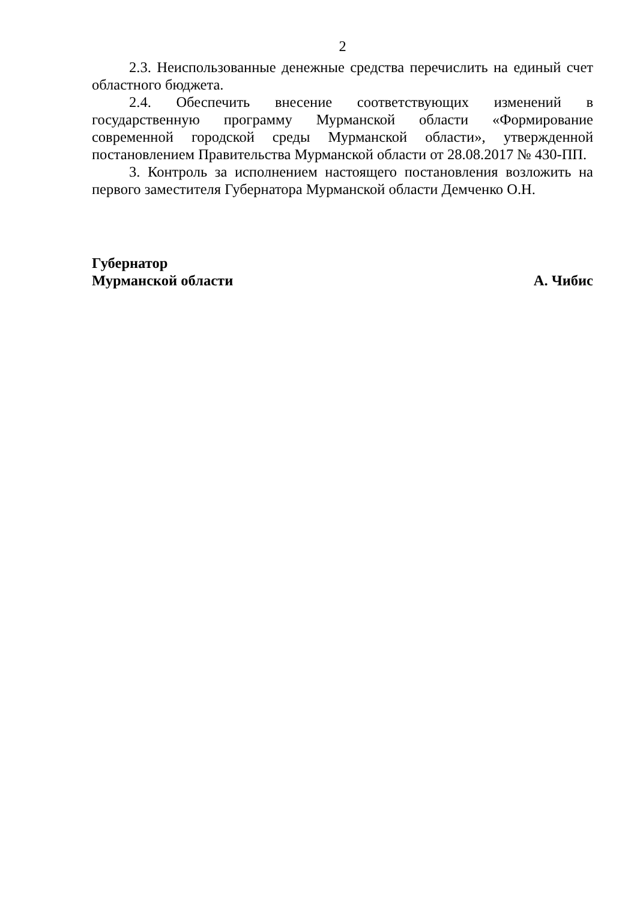2
2.3. Неиспользованные денежные средства перечислить на единый счет областного бюджета.
2.4. Обеспечить внесение соответствующих изменений в государственную программу Мурманской области «Формирование современной городской среды Мурманской области», утвержденной постановлением Правительства Мурманской области от 28.08.2017 № 430-ПП.
3. Контроль за исполнением настоящего постановления возложить на первого заместителя Губернатора Мурманской области Демченко О.Н.
Губернатор
Мурманской области
А. Чибис